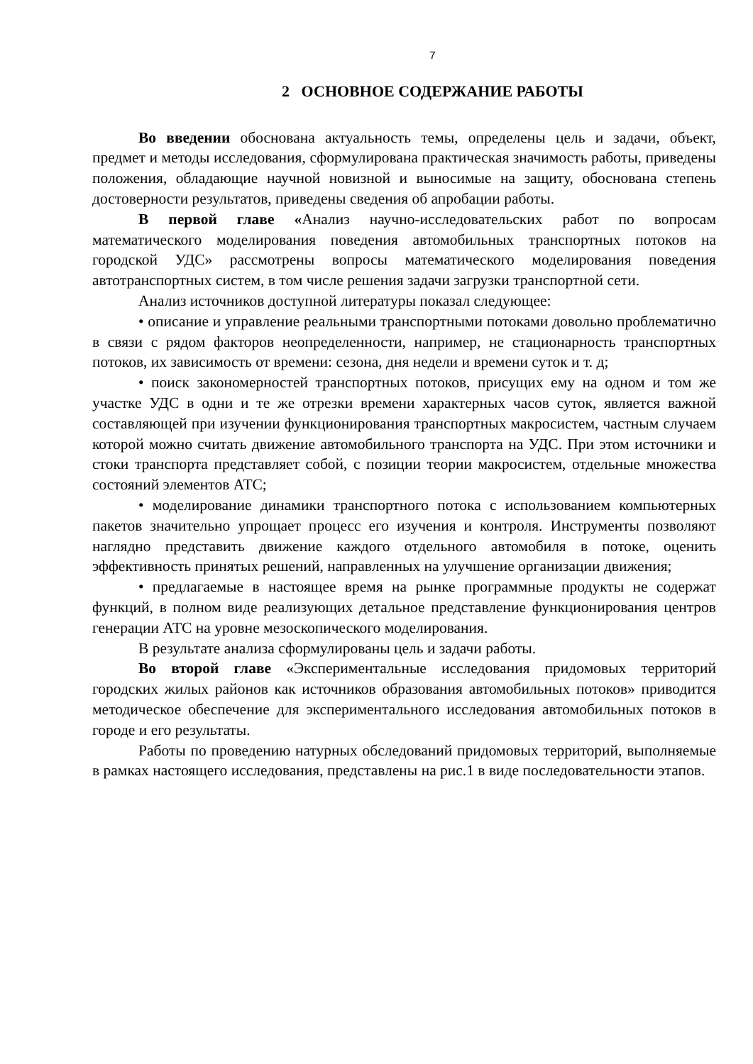7
2 ОСНОВНОЕ СОДЕРЖАНИЕ РАБОТЫ
Во введении обоснована актуальность темы, определены цель и задачи, объект, предмет и методы исследования, сформулирована практическая значимость работы, приведены положения, обладающие научной новизной и выносимые на защиту, обоснована степень достоверности результатов, приведены сведения об апробации работы.
В первой главе «Анализ научно-исследовательских работ по вопросам математического моделирования поведения автомобильных транспортных потоков на городской УДС» рассмотрены вопросы математического моделирования поведения автотранспортных систем, в том числе решения задачи загрузки транспортной сети.
Анализ источников доступной литературы показал следующее:
• описание и управление реальными транспортными потоками довольно проблематично в связи с рядом факторов неопределенности, например, не стационарность транспортных потоков, их зависимость от времени: сезона, дня недели и времени суток и т. д;
• поиск закономерностей транспортных потоков, присущих ему на одном и том же участке УДС в одни и те же отрезки времени характерных часов суток, является важной составляющей при изучении функционирования транспортных макросистем, частным случаем которой можно считать движение автомобильного транспорта на УДС. При этом источники и стоки транспорта представляет собой, с позиции теории макросистем, отдельные множества состояний элементов АТС;
• моделирование динамики транспортного потока с использованием компьютерных пакетов значительно упрощает процесс его изучения и контроля. Инструменты позволяют наглядно представить движение каждого отдельного автомобиля в потоке, оценить эффективность принятых решений, направленных на улучшение организации движения;
• предлагаемые в настоящее время на рынке программные продукты не содержат функций, в полном виде реализующих детальное представление функционирования центров генерации АТС на уровне мезоскопического моделирования.
В результате анализа сформулированы цель и задачи работы.
Во второй главе «Экспериментальные исследования придомовых территорий городских жилых районов как источников образования автомобильных потоков» приводится методическое обеспечение для экспериментального исследования автомобильных потоков в городе и его результаты.
Работы по проведению натурных обследований придомовых территорий, выполняемые в рамках настоящего исследования, представлены на рис.1 в виде последовательности этапов.